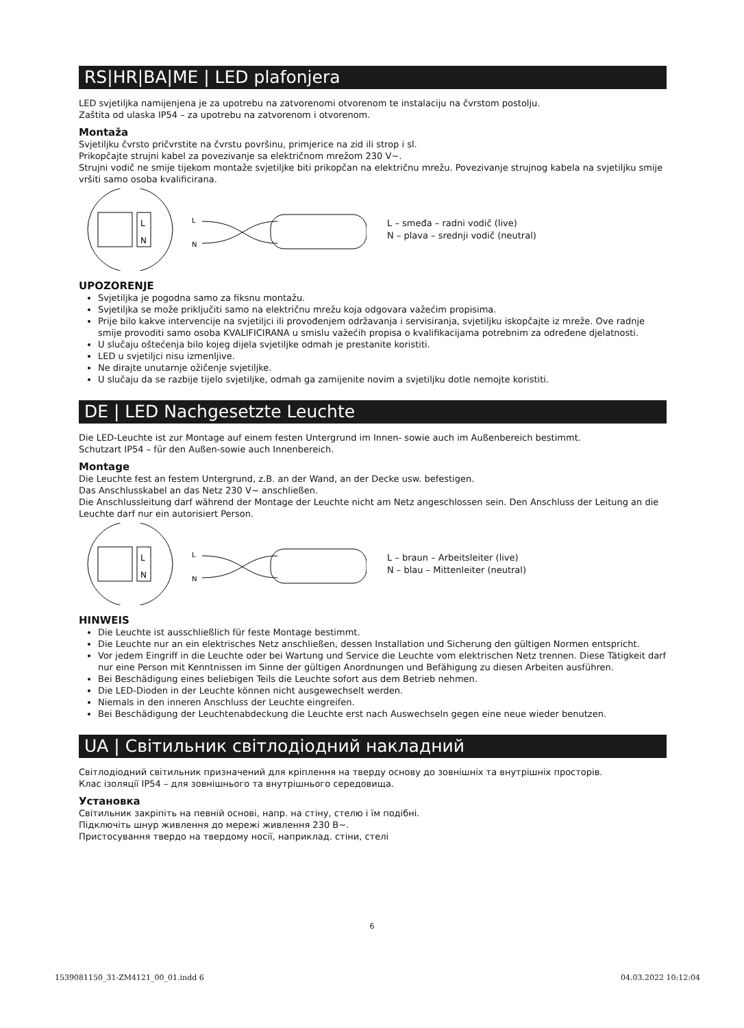RS|HR|BA|ME | LED plafonjera
LED svjetiljka namijenjena je za upotrebu na zatvorenomi otvorenom te instalaciju na čvrstom postolju.
Zaštita od ulaska IP54 – za upotrebu na zatvorenom i otvorenom.
Montaža
Svjetiljku čvrsto pričvrstite na čvrstu površinu, primjerice na zid ili strop i sl.
Prikopčajte strujni kabel za povezivanje sa električnom mrežom 230 V~.
Strujni vodič ne smije tijekom montaže svjetiljke biti prikopčan na električnu mrežu. Povezivanje strujnog kabela na svjetiljku smije vršiti samo osoba kvalificirana.
L
N
L
N
L – smeđa – radni vodič (live)
N – plava – srednji vodič (neutral)
UPOZORENJE
Svjetiljka je pogodna samo za fiksnu montažu.
Svjetiljka se može priključiti samo na električnu mrežu koja odgovara važećim propisima.
Prije bilo kakve intervencije na svjetiljci ili provođenjem održavanja i servisiranja, svjetiljku iskopčajte iz mreže. Ove radnje smije provoditi samo osoba KVALIFICIRANA u smislu važećih propisa o kvalifikacijama potrebnim za određene djelatnosti.
U slučaju oštećenja bilo kojeg dijela svjetiljke odmah je prestanite koristiti.
LED u svjetiljci nisu izmenljive.
Ne dirajte unutarnje ožičenje svjetiljke.
U slučaju da se razbije tijelo svjetiljke, odmah ga zamijenite novim a svjetiljku dotle nemojte koristiti.
DE | LED Nachgesetzte Leuchte
Die LED-Leuchte ist zur Montage auf einem festen Untergrund im Innen- sowie auch im Außenbereich bestimmt.
Schutzart IP54 – für den Außen-sowie auch Innenbereich.
Montage
Die Leuchte fest an festem Untergrund, z.B. an der Wand, an der Decke usw. befestigen.
Das Anschlusskabel an das Netz 230 V~ anschließen.
Die Anschlussleitung darf während der Montage der Leuchte nicht am Netz angeschlossen sein. Den Anschluss der Leitung an die Leuchte darf nur ein autorisiert Person.
L
N
L
N
L – braun – Arbeitsleiter (live)
N – blau – Mittenleiter (neutral)
HINWEIS
Die Leuchte ist ausschließlich für feste Montage bestimmt.
Die Leuchte nur an ein elektrisches Netz anschließen, dessen Installation und Sicherung den gültigen Normen entspricht.
Vor jedem Eingriff in die Leuchte oder bei Wartung und Service die Leuchte vom elektrischen Netz trennen. Diese Tätigkeit darf nur eine Person mit Kenntnissen im Sinne der gültigen Anordnungen und Befähigung zu diesen Arbeiten ausführen.
Bei Beschädigung eines beliebigen Teils die Leuchte sofort aus dem Betrieb nehmen.
Die LED-Dioden in der Leuchte können nicht ausgewechselt werden.
Niemals in den inneren Anschluss der Leuchte eingreifen.
Bei Beschädigung der Leuchtenabdeckung die Leuchte erst nach Auswechseln gegen eine neue wieder benutzen.
UA | Світильник світлодіодний накладний
Світлодіодний світильник призначений для кріплення на тверду основу до зовнішніх та внутрішніх просторів.
Клас ізоляції IP54 – для зовнішнього та внутрішнього середовища.
Установка
Світильник закріпіть на певній основі, напр. на стіну, стелю і їм подібні.
Підключіть шнур живлення до мережі живлення 230 В~.
Пристосування твердо на твердому носії, наприклад. стіни, стелі
6
1539081150_31-ZM4121_00_01.indd 6 04.03.2022 10:12:04